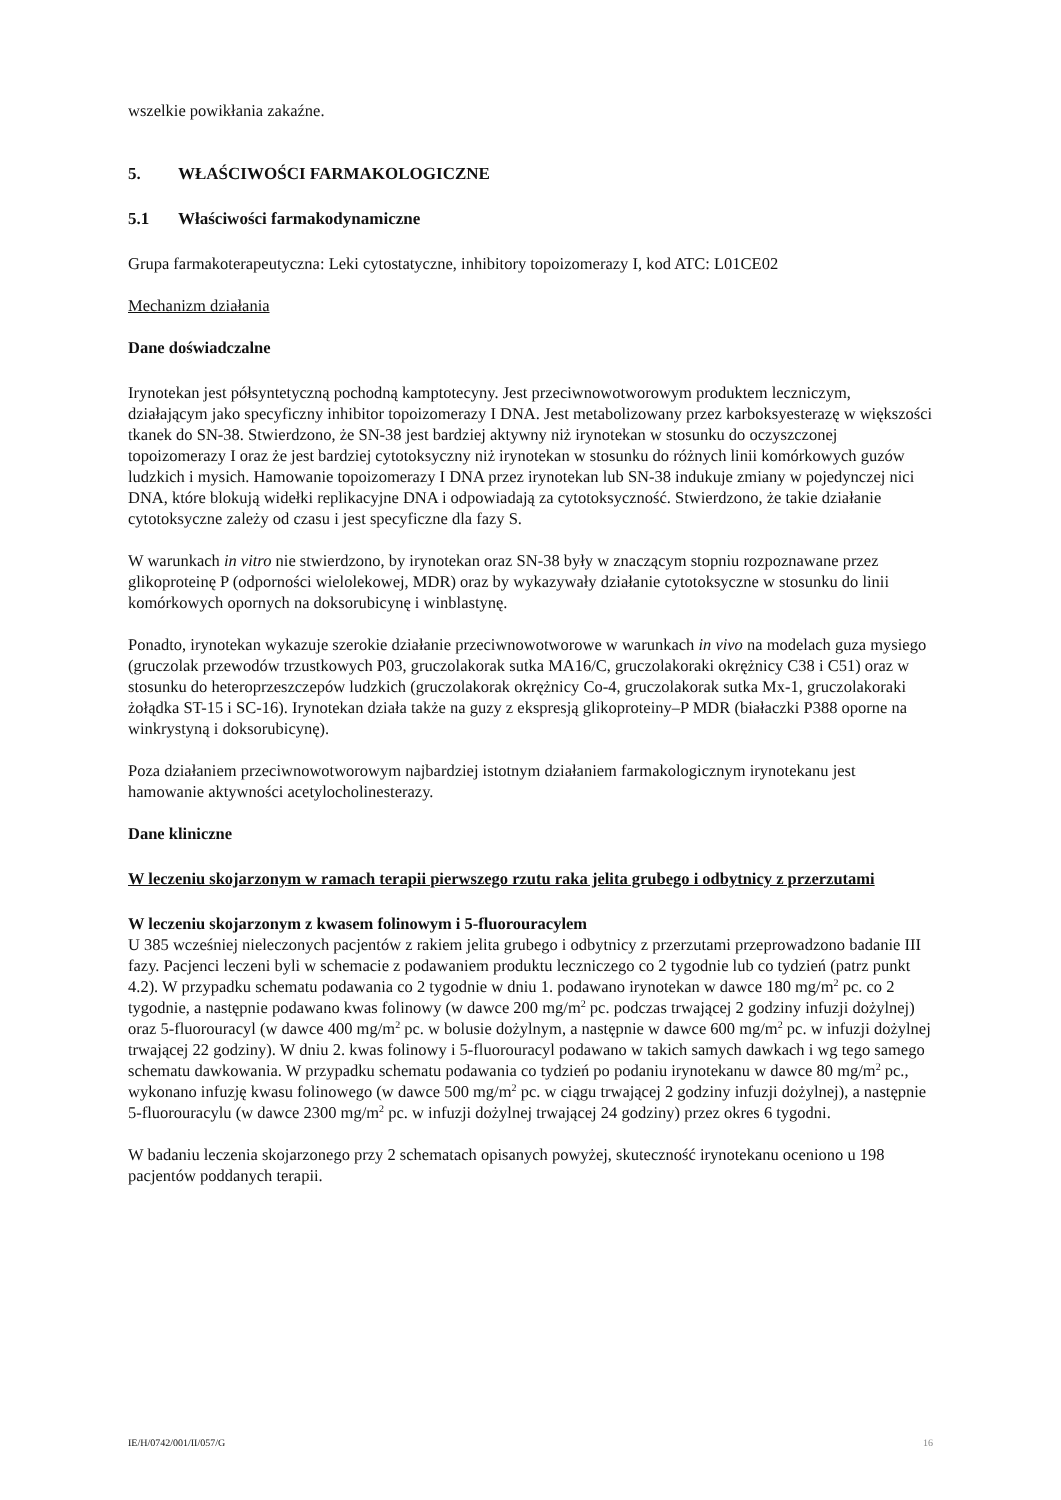wszelkie powikłania zakaźne.
5. WŁAŚCIWOŚCI FARMAKOLOGICZNE
5.1 Właściwości farmakodynamiczne
Grupa farmakoterapeutyczna: Leki cytostatyczne, inhibitory topoizomerazy I, kod ATC: L01CE02
Mechanizm działania
Dane doświadczalne
Irynotekan jest półsyntetyczną pochodną kamptotecyny. Jest przeciwnowotworowym produktem leczniczym, działającym jako specyficzny inhibitor topoizomerazy I DNA. Jest metabolizowany przez karboksyesterazę w większości tkanek do SN-38. Stwierdzono, że SN-38 jest bardziej aktywny niż irynotekan w stosunku do oczyszczonej topoizomerazy I oraz że jest bardziej cytotoksyczny niż irynotekan w stosunku do różnych linii komórkowych guzów ludzkich i mysich. Hamowanie topoizomerazy I DNA przez irynotekan lub SN-38 indukuje zmiany w pojedynczej nici DNA, które blokują widełki replikacyjne DNA i odpowiadają za cytotoksyczność. Stwierdzono, że takie działanie cytotoksyczne zależy od czasu i jest specyficzne dla fazy S.
W warunkach in vitro nie stwierdzono, by irynotekan oraz SN-38 były w znaczącym stopniu rozpoznawane przez glikoproteinę P (odporności wielolekowej, MDR) oraz by wykazywały działanie cytotoksyczne w stosunku do linii komórkowych opornych na doksorubicynę i winblastynę.
Ponadto, irynotekan wykazuje szerokie działanie przeciwnowotworowe w warunkach in vivo na modelach guza mysiego (gruczolak przewodów trzustkowych P03, gruczolakorak sutka MA16/C, gruczolakoraki okrężnicy C38 i C51) oraz w stosunku do heteroprzeszczepów ludzkich (gruczolakorak okrężnicy Co-4, gruczolakorak sutka Mx-1, gruczolakoraki żołądka ST-15 i SC-16). Irynotekan działa także na guzy z ekspresją glikoproteiny–P MDR (białaczki P388 oporne na winkrystyną i doksorubicynę).
Poza działaniem przeciwnowotworowym najbardziej istotnym działaniem farmakologicznym irynotekanu jest hamowanie aktywności acetylocholinesterazy.
Dane kliniczne
W leczeniu skojarzonym w ramach terapii pierwszego rzutu raka jelita grubego i odbytnicy z przerzutami
W leczeniu skojarzonym z kwasem folinowym i 5-fluorouracylem
U 385 wcześniej nieleczonych pacjentów z rakiem jelita grubego i odbytnicy z przerzutami przeprowadzono badanie III fazy. Pacjenci leczeni byli w schemacie z podawaniem produktu leczniczego co 2 tygodnie lub co tydzień (patrz punkt 4.2). W przypadku schematu podawania co 2 tygodnie w dniu 1. podawano irynotekan w dawce 180 mg/m<sup>2</sup> pc. co 2 tygodnie, a następnie podawano kwas folinowy (w dawce 200 mg/m<sup>2</sup> pc. podczas trwającej 2 godziny infuzji dożylnej) oraz 5-fluorouracyl (w dawce 400 mg/m<sup>2</sup> pc. w bolusie dożylnym, a następnie w dawce 600 mg/m<sup>2</sup> pc. w infuzji dożylnej trwającej 22 godziny). W dniu 2. kwas folinowy i 5-fluorouracyl podawano w takich samych dawkach i wg tego samego schematu dawkowania. W przypadku schematu podawania co tydzień po podaniu irynotekanu w dawce 80 mg/m<sup>2</sup> pc., wykonano infuzję kwasu folinowego (w dawce 500 mg/m<sup>2</sup> pc. w ciągu trwającej 2 godziny infuzji dożylnej), a następnie 5-fluorouracylu (w dawce 2300 mg/m<sup>2</sup> pc. w infuzji dożylnej trwającej 24 godziny) przez okres 6 tygodni.
W badaniu leczenia skojarzonego przy 2 schematach opisanych powyżej, skuteczność irynotekanu oceniono u 198 pacjentów poddanych terapii.
IE/H/0742/001/II/057/G 16